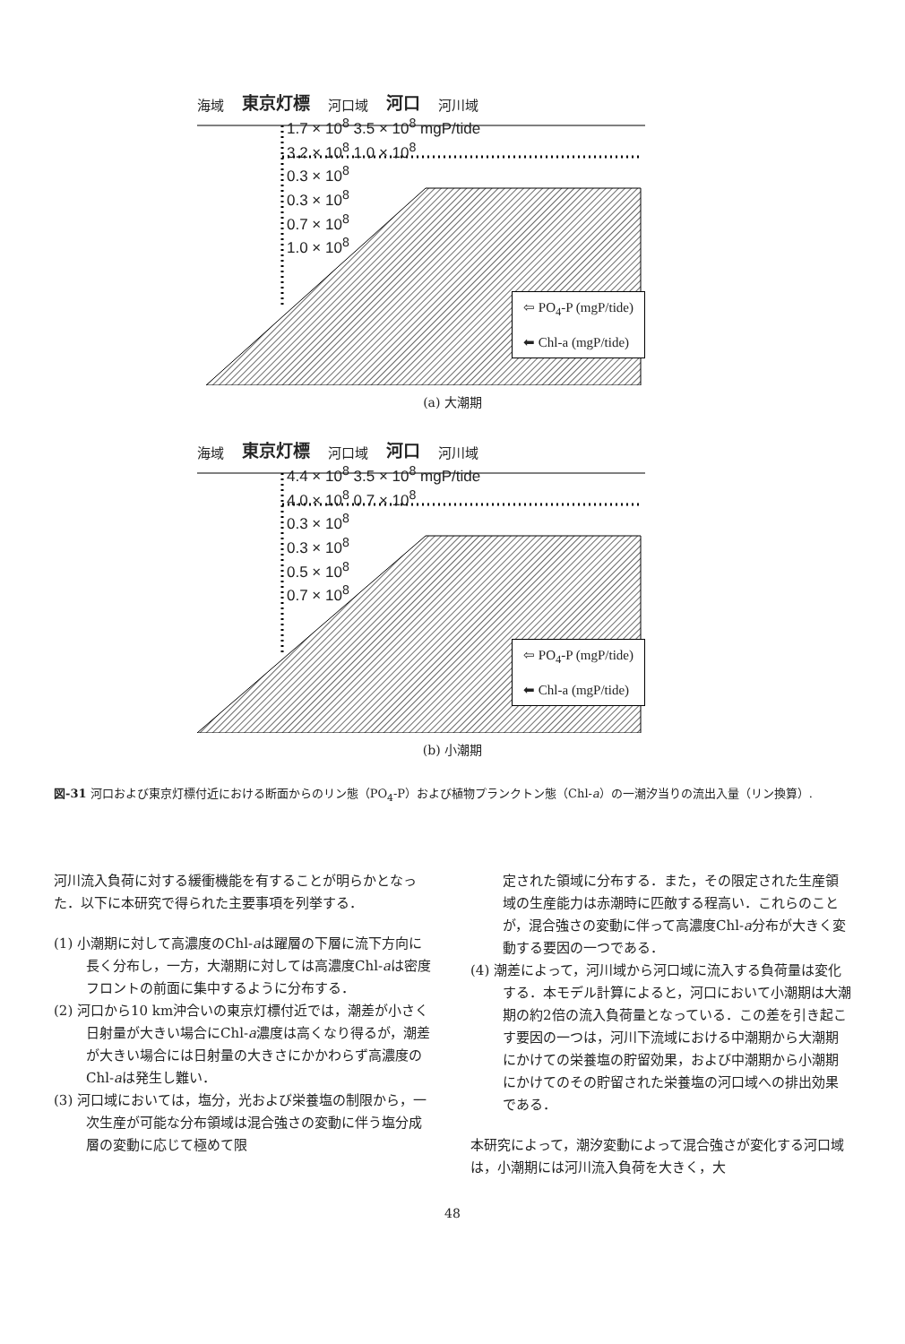海域 東京灯標 河口域 河口 河川域
1.7 × 10<sup>8</sup> 3.5 × 10<sup>8</sup> mgP/tide
3.2 × 10<sup>8</sup> 1.0 × 10<sup>8</sup>
0.3 × 10<sup>8</sup>
0.3 × 10<sup>8</sup>
0.7 × 10<sup>8</sup>
1.0 × 10<sup>8</sup>
⇦ PO<sub>4</sub>-P (mgP/tide)
⬅ Chl-a (mgP/tide)
(a) 大潮期
海域 東京灯標 河口域 河口 河川域
4.4 × 10<sup>8</sup> 3.5 × 10<sup>8</sup> mgP/tide
4.0 × 10<sup>8</sup> 0.7 × 10<sup>8</sup>
0.3 × 10<sup>8</sup>
0.3 × 10<sup>8</sup>
0.5 × 10<sup>8</sup>
0.7 × 10<sup>8</sup>
⇦ PO<sub>4</sub>-P (mgP/tide)
⬅ Chl-a (mgP/tide)
(b) 小潮期
図-31 河口および東京灯標付近における断面からのリン態（PO<sub>4</sub>-P）および植物プランクトン態（Chl-a）の一潮汐当りの流出入量（リン換算）.
河川流入負荷に対する緩衝機能を有することが明らかとなった．以下に本研究で得られた主要事項を列挙する．
(1) 小潮期に対して高濃度のChl-aは躍層の下層に流下方向に長く分布し，一方，大潮期に対しては高濃度Chl-aは密度フロントの前面に集中するように分布する．
(2) 河口から10 km沖合いの東京灯標付近では，潮差が小さく日射量が大きい場合にChl-a濃度は高くなり得るが，潮差が大きい場合には日射量の大きさにかかわらず高濃度のChl-aは発生し難い．
(3) 河口域においては，塩分，光および栄養塩の制限から，一次生産が可能な分布領域は混合強さの変動に伴う塩分成層の変動に応じて極めて限
定された領域に分布する．また，その限定された生産領域の生産能力は赤潮時に匹敵する程高い．これらのことが，混合強さの変動に伴って高濃度Chl-a分布が大きく変動する要因の一つである．
(4) 潮差によって，河川域から河口域に流入する負荷量は変化する．本モデル計算によると，河口において小潮期は大潮期の約2倍の流入負荷量となっている．この差を引き起こす要因の一つは，河川下流域における中潮期から大潮期にかけての栄養塩の貯留効果，および中潮期から小潮期にかけてのその貯留された栄養塩の河口域への排出効果である．
本研究によって，潮汐変動によって混合強さが変化する河口域は，小潮期には河川流入負荷を大きく，大
48